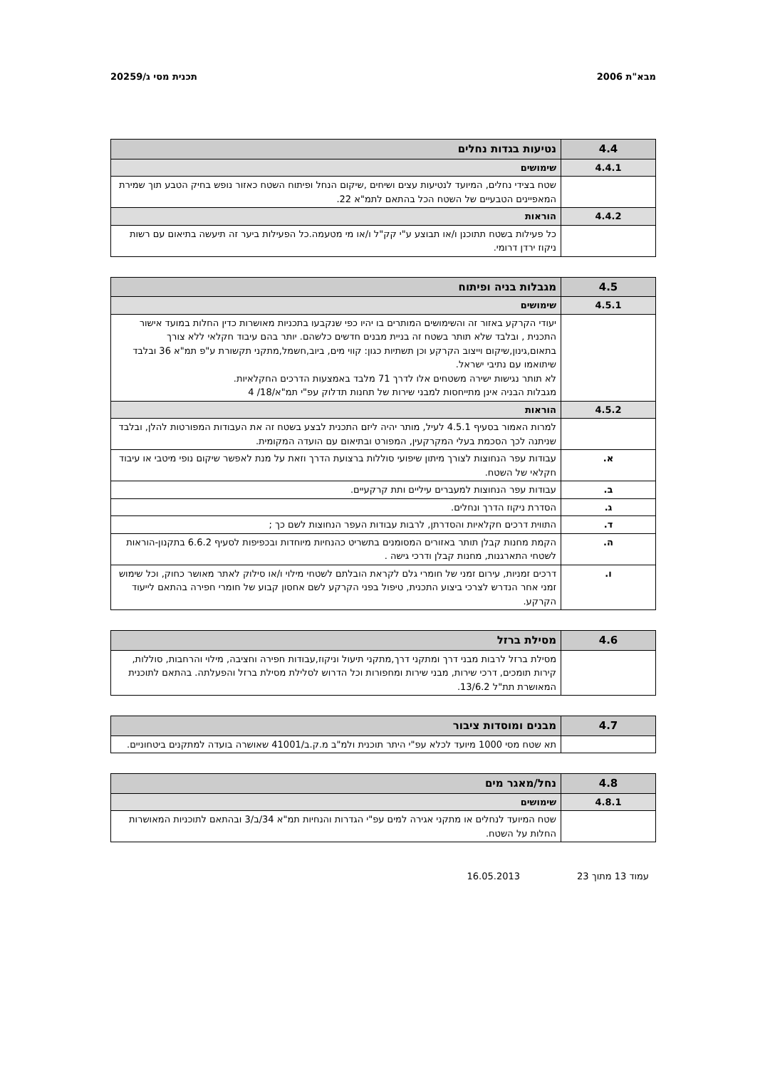מבא"ת 2006 תכנית מסי ג/20259
| 4.4 | נטיעות בגדות נחלים |
| 4.4.1 | שימושים |
| | שטח בצידי נחלים, המיועד לנטיעות עצים ושיחים ,שיקום הנחל ופיתוח השטח כאזור נופש בחיק הטבע תוך שמירת המאפיינים הטבעיים של השטח הכל בהתאם לתמ"א 22. |
| 4.4.2 | הוראות |
| | כל פעילות בשטח תתוכנן ו/או תבוצע ע"י קק"ל ו/או מי מטעמה.כל הפעילות ביער זה תיעשה בתיאום עם רשות ניקוז ירדן דרומי. |
| 4.5 | מגבלות בניה ופיתוח |
| 4.5.1 | שימושים |
| | יעודי הקרקע באזור זה והשימושים המותרים בו יהיו כפי שנקבעו בתכניות מאושרות כדין החלות במועד אישור התכנית , ובלבד שלא תותר בשטח זה בניית מבנים חדשים כלשהם. יותר בהם עיבוד חקלאי ללא צורך בתאום,גינון,שיקום וייצוב הקרקע וכן תשתיות כגון: קווי מים, ביוב,חשמל,מתקני תקשורת ע"פ תמ"א 36 ובלבד שיתואמו עם נתיבי ישראל. לא תותר נגישות ישירה משטחים אלו לדרך 71 מלבד באמצעות הדרכים החקלאיות. מגבלות הבניה אינן מתייחסות למבני שירות של תחנות תדלוק עפ"י תמ"א/18/ 4 |
| 4.5.2 | הוראות |
| | למרות האמור בסעיף 4.5.1 לעיל, מותר יהיה ליזם התכנית לבצע בשטח זה את העבודות המפורטות להלן, ובלבד שניתנה לכך הסכמת בעלי המקרקעין, המפורט ובתיאום עם הועדה המקומית. |
| א. | עבודות עפר הנחוצות לצורך מיתון שיפועי סוללות ברצועת הדרך וזאת על מנת לאפשר שיקום נופי מיטבי או עיבוד חקלאי של השטח. |
| ב. | עבודות עפר הנחוצות למעברים עיליים ותת קרקעיים. |
| ג. | הסדרת ניקוז הדרך ונחלים. |
| ד. | התווית דרכים חקלאיות והסדרתן, לרבות עבודות העפר הנחוצות לשם כך ; |
| ה. | הקמת מחנות קבלן תותר באזורים המסומנים בתשריט כהנחיות מיוחדות ובכפיפות לסעיף 6.6.2 בתקנון-הוראות לשטחי התארגנות, מחנות קבלן ודרכי גישה . |
| ו. | דרכים זמניות, עירום זמני של חומרי גלם לקראת הובלתם לשטחי מילוי ו/או סילוק לאתר מאושר כחוק, וכל שימוש זמני אחר הנדרש לצרכי ביצוע התכנית, טיפול בפני הקרקע לשם אחסון קבוע של חומרי חפירה בהתאם לייעוד הקרקע. |
| 4.6 | מסילת ברזל |
| | מסילת ברזל לרבות מבני דרך ומתקני דרך,מתקני תיעול וניקוז,עבודות חפירה וחציבה, מילוי והרחבות, סוללות, קירות תומכים, דרכי שירות, מבני שירות ומחפורות וכל הדרוש לסלילת מסילת ברזל והפעלתה. בהתאם לתוכנית המאושרת תת"ל 13/6.2. |
| 4.7 | מבנים ומוסדות ציבור |
| | תא שטח מסי 1000 מיועד לכלא עפ"י היתר תוכנית ולמ"ב מ.ק.ב/41001 שאושרה בועדה למתקנים ביטחוניים. |
| 4.8 | נחל/מאגר מים |
| 4.8.1 | שימושים |
| | שטח המיועד לנחלים או מתקני אגירה למים עפ"י הגדרות והנחיות תמ"א 34/ב/3 ובהתאם לתוכניות המאושרות החלות על השטח. |
עמוד 13 מתוך 23 16.05.2013